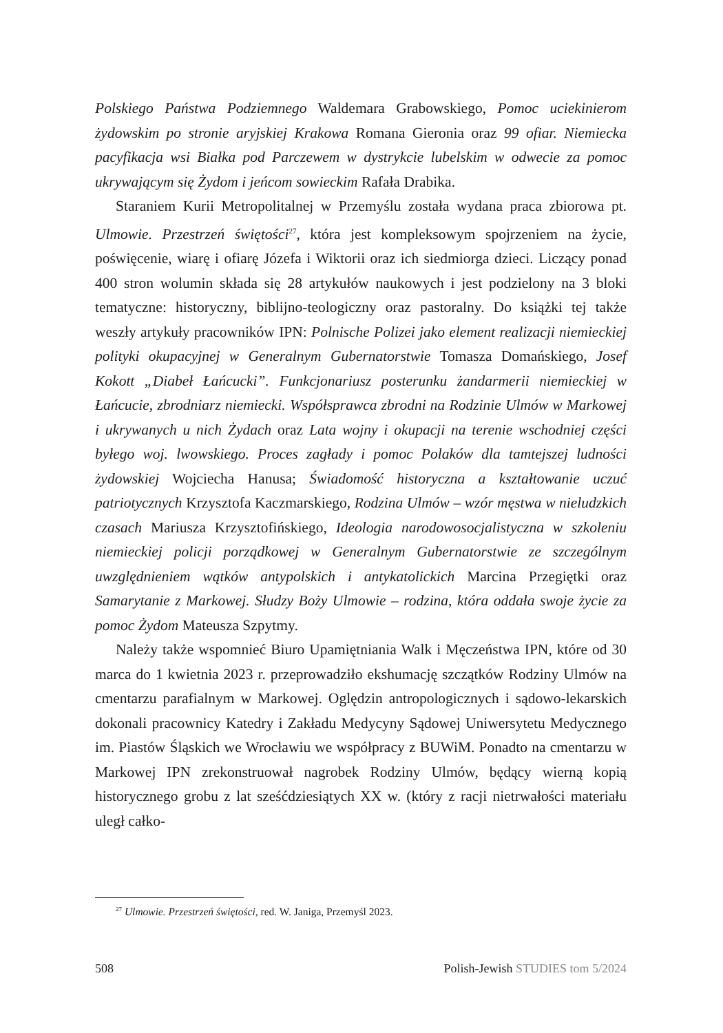Polskiego Państwa Podziemnego Waldemara Grabowskiego, Pomoc uciekinierom żydowskim po stronie aryjskiej Krakowa Romana Gieronia oraz 99 ofiar. Niemiecka pacyfikacja wsi Białka pod Parczewem w dystrykcie lubelskim w odwecie za pomoc ukrywającym się Żydom i jeńcom sowieckim Rafała Drabika.
Staraniem Kurii Metropolitalnej w Przemyślu została wydana praca zbiorowa pt. Ulmowie. Przestrzeń świętości<sup>27</sup>, która jest kompleksowym spojrzeniem na życie, poświęcenie, wiarę i ofiarę Józefa i Wiktorii oraz ich siedmiorga dzieci. Liczący ponad 400 stron wolumin składa się 28 artykułów naukowych i jest podzielony na 3 bloki tematyczne: historyczny, biblijno-teologiczny oraz pastoralny. Do książki tej także weszły artykuły pracowników IPN: Polnische Polizei jako element realizacji niemieckiej polityki okupacyjnej w Generalnym Gubernatorstwie Tomasza Domańskiego, Josef Kokott „Diabeł Łańcucki”. Funkcjonariusz posterunku żandarmerii niemieckiej w Łańcucie, zbrodniarz niemiecki. Współsprawca zbrodni na Rodzinie Ulmów w Markowej i ukrywanych u nich Żydach oraz Lata wojny i okupacji na terenie wschodniej części byłego woj. lwowskiego. Proces zagłady i pomoc Polaków dla tamtejszej ludności żydowskiej Wojciecha Hanusa; Świadomość historyczna a kształtowanie uczuć patriotycznych Krzysztofa Kaczmarskiego, Rodzina Ulmów – wzór męstwa w nieludzkich czasach Mariusza Krzysztofińskiego, Ideologia narodowosocjalistyczna w szkoleniu niemieckiej policji porządkowej w Generalnym Gubernatorstwie ze szczególnym uwzględnieniem wątków antypolskich i antykatolickich Marcina Przegiętki oraz Samarytanie z Markowej. Słudzy Boży Ulmowie – rodzina, która oddała swoje życie za pomoc Żydom Mateusza Szpytmy.
Należy także wspomnieć Biuro Upamiętniania Walk i Męczeństwa IPN, które od 30 marca do 1 kwietnia 2023 r. przeprowadziło ekshumację szczątków Rodziny Ulmów na cmentarzu parafialnym w Markowej. Oględzin antropologicznych i sądowo-lekarskich dokonali pracownicy Katedry i Zakładu Medycyny Sądowej Uniwersytetu Medycznego im. Piastów Śląskich we Wrocławiu we współpracy z BUWiM. Ponadto na cmentarzu w Markowej IPN zrekonstruował nagrobek Rodziny Ulmów, będący wierną kopią historycznego grobu z lat sześćdziesiątych XX w. (który z racji nietrwałości materiału uległ całko-
<sup>27</sup> Ulmowie. Przestrzeń świętości, red. W. Janiga, Przemyśl 2023.
508 Polish-Jewish STUDIES tom 5/2024